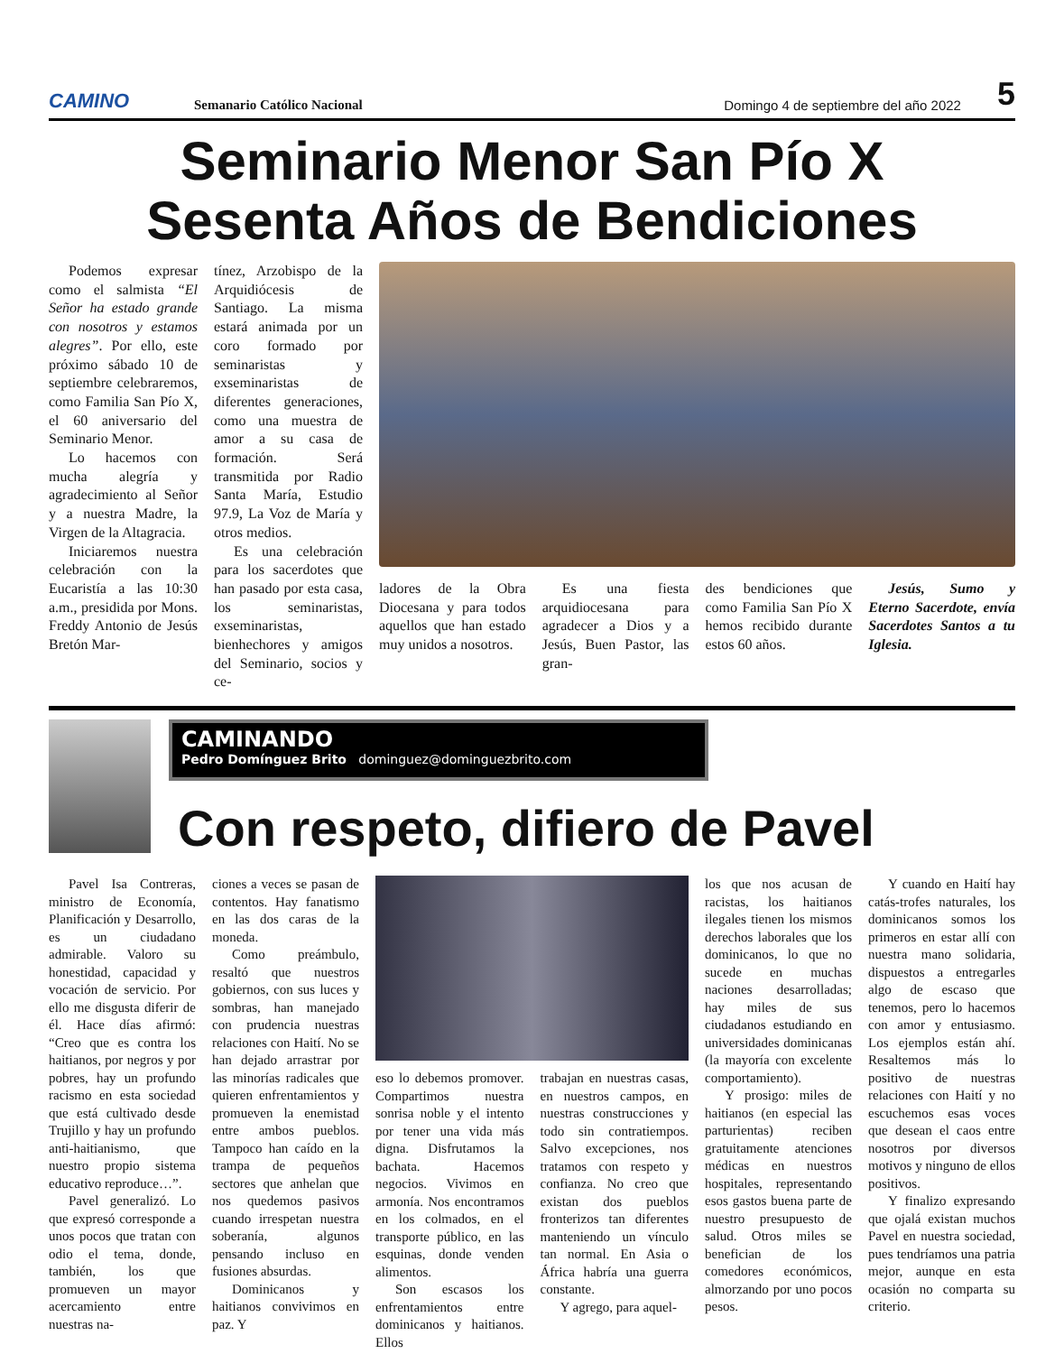CAMINO
Semanario Católico Nacional
Domingo 4 de septiembre del año 2022
5
Seminario Menor San Pío X
Sesenta Años de Bendiciones
Podemos expresar como el salmista “El Señor ha estado grande con nosotros y estamos alegres”. Por ello, este próximo sábado 10 de septiembre celebraremos, como Familia San Pío X, el 60 aniversario del Seminario Menor.
Lo hacemos con mucha alegría y agradecimiento al Señor y a nuestra Madre, la Virgen de la Altagracia.
Iniciaremos nuestra celebración con la Eucaristía a las 10:30 a.m., presidida por Mons. Freddy Antonio de Jesús Bretón Mar-
tínez, Arzobispo de la Arquidiócesis de Santiago. La misma estará animada por un coro formado por seminaristas y exseminaristas de diferentes generaciones, como una muestra de amor a su casa de formación. Será transmitida por Radio Santa María, Estudio 97.9, La Voz de María y otros medios.
Es una celebración para los sacerdotes que han pasado por esta casa, los seminaristas, exseminaristas, bienhechores y amigos del Seminario, socios y ce-
ladores de la Obra Diocesana y para todos aquellos que han estado muy unidos a nosotros.
Es una fiesta arquidiocesana para agradecer a Dios y a Jesús, Buen Pastor, las gran-
des bendiciones que como Familia San Pío X hemos recibido durante estos 60 años.
Jesús, Sumo y Eterno Sacerdote, envía Sacerdotes Santos a tu Iglesia.
CAMINANDO
Pedro Domínguez Brito dominguez@dominguezbrito.com
Con respeto, difiero de Pavel
Pavel Isa Contreras, ministro de Economía, Planificación y Desarrollo, es un ciudadano admirable. Valoro su honestidad, capacidad y vocación de servicio. Por ello me disgusta diferir de él. Hace días afirmó: “Creo que es contra los haitianos, por negros y por pobres, hay un profundo racismo en esta sociedad que está cultivado desde Trujillo y hay un profundo anti-haitianismo, que nuestro propio sistema educativo reproduce…”.
Pavel generalizó. Lo que expresó corresponde a unos pocos que tratan con odio el tema, donde, también, los que promueven un mayor acercamiento entre nuestras na-
ciones a veces se pasan de contentos. Hay fanatismo en las dos caras de la moneda.
Como preámbulo, resaltó que nuestros gobiernos, con sus luces y sombras, han manejado con prudencia nuestras relaciones con Haití. No se han dejado arrastrar por las minorías radicales que quieren enfrentamientos y promueven la enemistad entre ambos pueblos. Tampoco han caído en la trampa de pequeños sectores que anhelan que nos quedemos pasivos cuando irrespetan nuestra soberanía, algunos pensando incluso en fusiones absurdas.
Dominicanos y haitianos convivimos en paz. Y
eso lo debemos promover. Compartimos nuestra sonrisa noble y el intento por tener una vida más digna. Disfrutamos la bachata. Hacemos negocios. Vivimos en armonía. Nos encontramos en los colmados, en el transporte público, en las esquinas, donde venden alimentos.
Son escasos los enfrentamientos entre dominicanos y haitianos. Ellos
trabajan en nuestras casas, en nuestros campos, en nuestras construcciones y todo sin contratiempos. Salvo excepciones, nos tratamos con respeto y confianza. No creo que existan dos pueblos fronterizos tan diferentes manteniendo un vínculo tan normal. En Asia o África habría una guerra constante.
Y agrego, para aquel-
los que nos acusan de racistas, los haitianos ilegales tienen los mismos derechos laborales que los dominicanos, lo que no sucede en muchas naciones desarrolladas; hay miles de sus ciudadanos estudiando en universidades dominicanas (la mayoría con excelente comportamiento).
Y prosigo: miles de haitianos (en especial las parturientas) reciben gratuitamente atenciones médicas en nuestros hospitales, representando esos gastos buena parte de nuestro presupuesto de salud. Otros miles se benefician de los comedores económicos, almorzando por uno pocos pesos.
Y cuando en Haití hay catás-trofes naturales, los dominicanos somos los primeros en estar allí con nuestra mano solidaria, dispuestos a entregarles algo de escaso que tenemos, pero lo hacemos con amor y entusiasmo. Los ejemplos están ahí. Resaltemos más lo positivo de nuestras relaciones con Haití y no escuchemos esas voces que desean el caos entre nosotros por diversos motivos y ninguno de ellos positivos.
Y finalizo expresando que ojalá existan muchos Pavel en nuestra sociedad, pues tendríamos una patria mejor, aunque en esta ocasión no comparta su criterio.